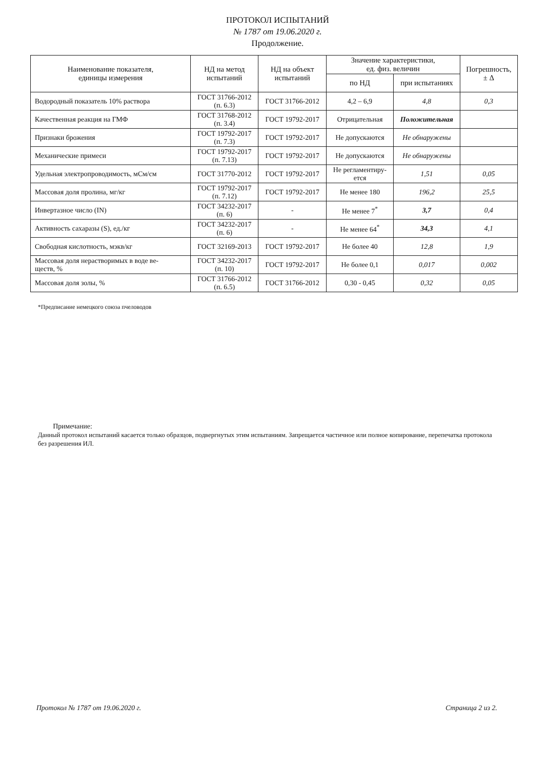ПРОТОКОЛ ИСПЫТАНИЙ
№ 1787 от 19.06.2020 г.
Продолжение.
| Наименование показателя, единицы измерения | НД на метод испытаний | НД на объект испытаний | Значение характеристики, ед. физ. величин | | Погрешность, ± Δ |
| --- | --- | --- | --- | --- | --- |
| | | | по НД | при испытаниях | |
| Водородный показатель 10% раствора | ГОСТ 31766-2012 (п. 6.3) | ГОСТ 31766-2012 | 4,2 – 6,9 | 4,8 | 0,3 |
| Качественная реакция на ГМФ | ГОСТ 31768-2012 (п. 3.4) | ГОСТ 19792-2017 | Отрицательная | Положительная | |
| Признаки брожения | ГОСТ 19792-2017 (п. 7.3) | ГОСТ 19792-2017 | Не допускаются | Не обнаружены | |
| Механические примеси | ГОСТ 19792-2017 (п. 7.13) | ГОСТ 19792-2017 | Не допускаются | Не обнаружены | |
| Удельная электропроводимость, мСм/см | ГОСТ 31770-2012 | ГОСТ 19792-2017 | Не регламентиру- ется | 1,51 | 0,05 |
| Массовая доля пролина, мг/кг | ГОСТ 19792-2017 (п. 7.12) | ГОСТ 19792-2017 | Не менее 180 | 196,2 | 25,5 |
| Инвертазное число (IN) | ГОСТ 34232-2017 (п. 6) | - | Не менее 7<sup>*</sup> | 3,7 | 0,4 |
| Активность сахаразы (S), ед./кг | ГОСТ 34232-2017 (п. 6) | - | Не менее 64<sup>*</sup> | 34,3 | 4,1 |
| Свободная кислотность, мэкв/кг | ГОСТ 32169-2013 | ГОСТ 19792-2017 | Не более 40 | 12,8 | 1,9 |
| Массовая доля нерастворимых в воде ве- ществ, % | ГОСТ 34232-2017 (п. 10) | ГОСТ 19792-2017 | Не более 0,1 | 0,017 | 0,002 |
| Массовая доля золы, % | ГОСТ 31766-2012 (п. 6.5) | ГОСТ 31766-2012 | 0,30 - 0,45 | 0,32 | 0,05 |
*Предписание немецкого союза пчеловодов
Примечание:
Данный протокол испытаний касается только образцов, подвергнутых этим испытаниям. Запрещается частичное или полное копирование, перепечатка протокола без разрешения ИЛ.
Протокол № 1787 от 19.06.2020 г. Страница 2 из 2.